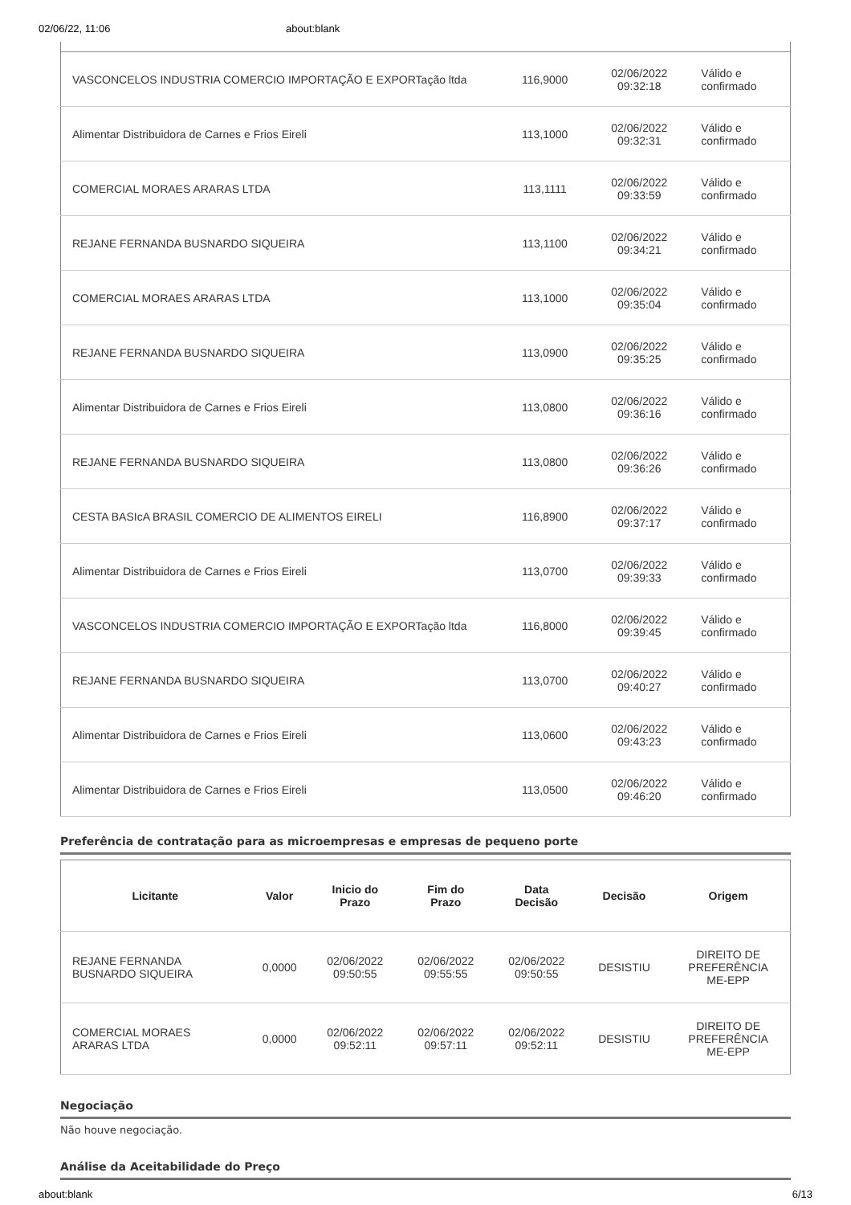02/06/22, 11:06 about:blank
| VASCONCELOS INDUSTRIA COMERCIO IMPORTAÇÃO E EXPORTação ltda | 116,9000 | 02/06/2022 09:32:18 | Válido e confirmado |
| Alimentar Distribuidora de Carnes e Frios Eireli | 113,1000 | 02/06/2022 09:32:31 | Válido e confirmado |
| COMERCIAL MORAES ARARAS LTDA | 113,1111 | 02/06/2022 09:33:59 | Válido e confirmado |
| REJANE FERNANDA BUSNARDO SIQUEIRA | 113,1100 | 02/06/2022 09:34:21 | Válido e confirmado |
| COMERCIAL MORAES ARARAS LTDA | 113,1000 | 02/06/2022 09:35:04 | Válido e confirmado |
| REJANE FERNANDA BUSNARDO SIQUEIRA | 113,0900 | 02/06/2022 09:35:25 | Válido e confirmado |
| Alimentar Distribuidora de Carnes e Frios Eireli | 113,0800 | 02/06/2022 09:36:16 | Válido e confirmado |
| REJANE FERNANDA BUSNARDO SIQUEIRA | 113,0800 | 02/06/2022 09:36:26 | Válido e confirmado |
| CESTA BASIcA BRASIL COMERCIO DE ALIMENTOS EIRELI | 116,8900 | 02/06/2022 09:37:17 | Válido e confirmado |
| Alimentar Distribuidora de Carnes e Frios Eireli | 113,0700 | 02/06/2022 09:39:33 | Válido e confirmado |
| VASCONCELOS INDUSTRIA COMERCIO IMPORTAÇÃO E EXPORTação ltda | 116,8000 | 02/06/2022 09:39:45 | Válido e confirmado |
| REJANE FERNANDA BUSNARDO SIQUEIRA | 113,0700 | 02/06/2022 09:40:27 | Válido e confirmado |
| Alimentar Distribuidora de Carnes e Frios Eireli | 113,0600 | 02/06/2022 09:43:23 | Válido e confirmado |
| Alimentar Distribuidora de Carnes e Frios Eireli | 113,0500 | 02/06/2022 09:46:20 | Válido e confirmado |
Preferência de contratação para as microempresas e empresas de pequeno porte
| Licitante | Valor | Inicio do Prazo | Fim do Prazo | Data Decisão | Decisão | Origem |
| --- | --- | --- | --- | --- | --- | --- |
| REJANE FERNANDA BUSNARDO SIQUEIRA | 0,0000 | 02/06/2022 09:50:55 | 02/06/2022 09:55:55 | 02/06/2022 09:50:55 | DESISTIU | DIREITO DE PREFERÊNCIA ME-EPP |
| COMERCIAL MORAES ARARAS LTDA | 0,0000 | 02/06/2022 09:52:11 | 02/06/2022 09:57:11 | 02/06/2022 09:52:11 | DESISTIU | DIREITO DE PREFERÊNCIA ME-EPP |
Negociação
Não houve negociação.
Análise da Aceitabilidade do Preço
about:blank 6/13